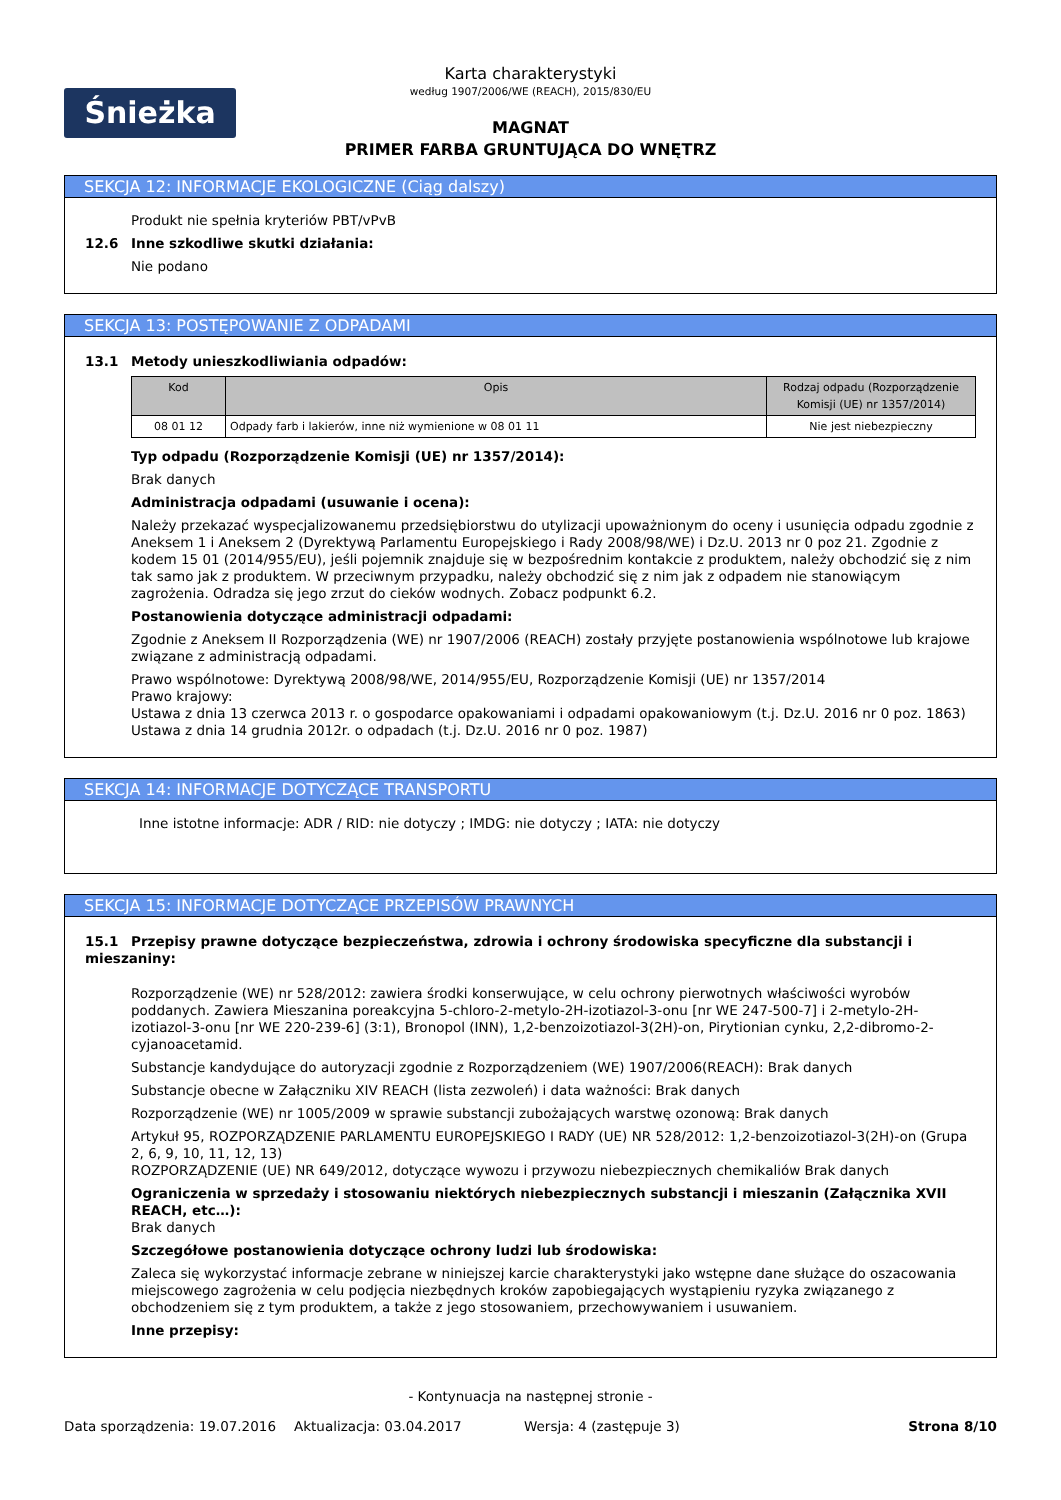Śnieżka
Karta charakterystyki
według 1907/2006/WE (REACH), 2015/830/EU
MAGNAT
PRIMER FARBA GRUNTUJĄCA DO WNĘTRZ
SEKCJA 12: INFORMACJE EKOLOGICZNE (Ciąg dalszy)
Produkt nie spełnia kryteriów PBT/vPvB
12.6 Inne szkodliwe skutki działania:
Nie podano
SEKCJA 13: POSTĘPOWANIE Z ODPADAMI
13.1 Metody unieszkodliwiania odpadów:
| Kod | Opis | Rodzaj odpadu (Rozporządzenie Komisji (UE) nr 1357/2014) |
| --- | --- | --- |
| 08 01 12 | Odpady farb i lakierów, inne niż wymienione w 08 01 11 | Nie jest niebezpieczny |
Typ odpadu (Rozporządzenie Komisji (UE) nr 1357/2014):
Brak danych
Administracja odpadami (usuwanie i ocena):
Należy przekazać wyspecjalizowanemu przedsiębiorstwu do utylizacji upoważnionym do oceny i usunięcia odpadu zgodnie z Aneksem 1 i Aneksem 2 (Dyrektywą Parlamentu Europejskiego i Rady 2008/98/WE) i Dz.U. 2013 nr 0 poz 21. Zgodnie z kodem 15 01 (2014/955/EU), jeśli pojemnik znajduje się w bezpośrednim kontakcie z produktem, należy obchodzić się z nim tak samo jak z produktem. W przeciwnym przypadku, należy obchodzić się z nim jak z odpadem nie stanowiącym zagrożenia. Odradza się jego zrzut do cieków wodnych. Zobacz podpunkt 6.2.
Postanowienia dotyczące administracji odpadami:
Zgodnie z Aneksem II Rozporządzenia (WE) nr 1907/2006 (REACH) zostały przyjęte postanowienia wspólnotowe lub krajowe związane z administracją odpadami.
Prawo wspólnotowe: Dyrektywą 2008/98/WE, 2014/955/EU, Rozporządzenie Komisji (UE) nr 1357/2014
Prawo krajowy:
Ustawa z dnia 13 czerwca 2013 r. o gospodarce opakowaniami i odpadami opakowaniowym (t.j. Dz.U. 2016 nr 0 poz. 1863)
Ustawa z dnia 14 grudnia 2012r. o odpadach (t.j. Dz.U. 2016 nr 0 poz. 1987)
SEKCJA 14: INFORMACJE DOTYCZĄCE TRANSPORTU
Inne istotne informacje: ADR / RID: nie dotyczy ; IMDG: nie dotyczy ; IATA: nie dotyczy
SEKCJA 15: INFORMACJE DOTYCZĄCE PRZEPISÓW PRAWNYCH
15.1 Przepisy prawne dotyczące bezpieczeństwa, zdrowia i ochrony środowiska specyficzne dla substancji i mieszaniny:
Rozporządzenie (WE) nr 528/2012: zawiera środki konserwujące, w celu ochrony pierwotnych właściwości wyrobów poddanych. Zawiera Mieszanina poreakcyjna 5-chloro-2-metylo-2H-izotiazol-3-onu [nr WE 247-500-7] i 2-metylo-2H-izotiazol-3-onu [nr WE 220-239-6] (3:1), Bronopol (INN), 1,2-benzoizotiazol-3(2H)-on, Pirytionian cynku, 2,2-dibromo-2-cyjanoacetamid.
Substancje kandydujące do autoryzacji zgodnie z Rozporządzeniem (WE) 1907/2006(REACH): Brak danych
Substancje obecne w Załączniku XIV REACH (lista zezwoleń) i data ważności: Brak danych
Rozporządzenie (WE) nr 1005/2009 w sprawie substancji zubożających warstwę ozonową: Brak danych
Artykuł 95, ROZPORZĄDZENIE PARLAMENTU EUROPEJSKIEGO I RADY (UE) NR 528/2012: 1,2-benzoizotiazol-3(2H)-on (Grupa 2, 6, 9, 10, 11, 12, 13)
ROZPORZĄDZENIE (UE) NR 649/2012, dotyczące wywozu i przywozu niebezpiecznych chemikaliów Brak danych
Ograniczenia w sprzedaży i stosowaniu niektórych niebezpiecznych substancji i mieszanin (Załącznika XVII REACH, etc…):
Brak danych
Szczegółowe postanowienia dotyczące ochrony ludzi lub środowiska:
Zaleca się wykorzystać informacje zebrane w niniejszej karcie charakterystyki jako wstępne dane służące do oszacowania miejscowego zagrożenia w celu podjęcia niezbędnych kroków zapobiegających wystąpieniu ryzyka związanego z obchodzeniem się z tym produktem, a także z jego stosowaniem, przechowywaniem i usuwaniem.
Inne przepisy:
- Kontynuacja na następnej stronie -
Data sporządzenia: 19.07.2016 Aktualizacja: 03.04.2017 Wersja: 4 (zastępuje 3) Strona 8/10